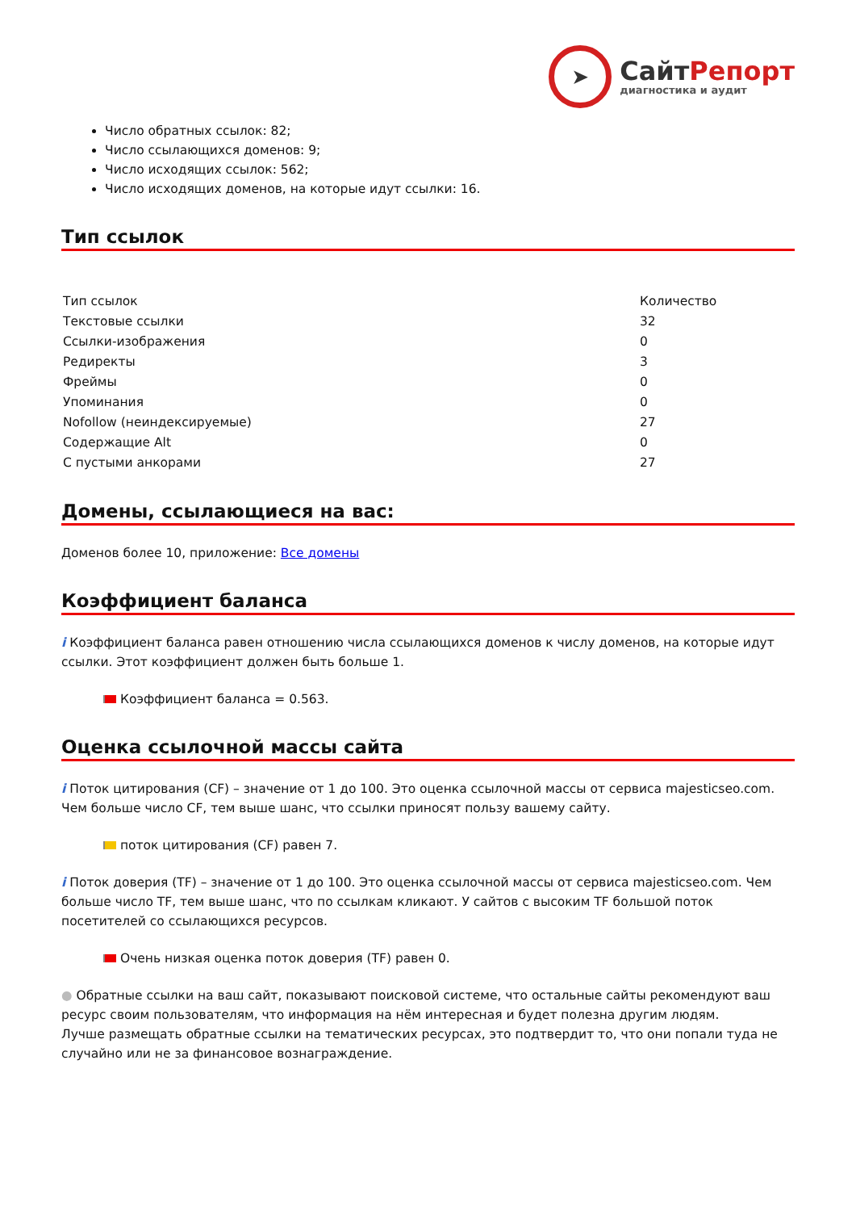➤
Сайт Репорт
диагностика и аудит
Число обратных ссылок: 82;
Число ссылающихся доменов: 9;
Число исходящих ссылок: 562;
Число исходящих доменов, на которые идут ссылки: 16.
Тип ссылок
| Тип ссылок | Количество |
| Текстовые ссылки | 32 |
| Ссылки-изображения | 0 |
| Редиректы | 3 |
| Фреймы | 0 |
| Упоминания | 0 |
| Nofollow (неиндексируемые) | 27 |
| Содержащие Alt | 0 |
| С пустыми анкорами | 27 |
Домены, ссылающиеся на вас:
Доменов более 10, приложение: Все домены
Коэффициент баланса
i Коэффициент баланса равен отношению числа ссылающихся доменов к числу доменов, на которые идут ссылки. Этот коэффициент должен быть больше 1.
Коэффициент баланса = 0.563.
Оценка ссылочной массы сайта
i Поток цитирования (CF) – значение от 1 до 100. Это оценка ссылочной массы от сервиса majesticseo.com. Чем больше число CF, тем выше шанс, что ссылки приносят пользу вашему сайту.
поток цитирования (CF) равен 7.
i Поток доверия (TF) – значение от 1 до 100. Это оценка ссылочной массы от сервиса majesticseo.com. Чем больше число TF, тем выше шанс, что по ссылкам кликают. У сайтов с высоким TF большой поток посетителей со ссылающихся ресурсов.
Очень низкая оценка поток доверия (TF) равен 0.
● Обратные ссылки на ваш сайт, показывают поисковой системе, что остальные сайты рекомендуют ваш ресурс своим пользователям, что информация на нём интересная и будет полезна другим людям.
Лучше размещать обратные ссылки на тематических ресурсах, это подтвердит то, что они попали туда не случайно или не за финансовое вознаграждение.